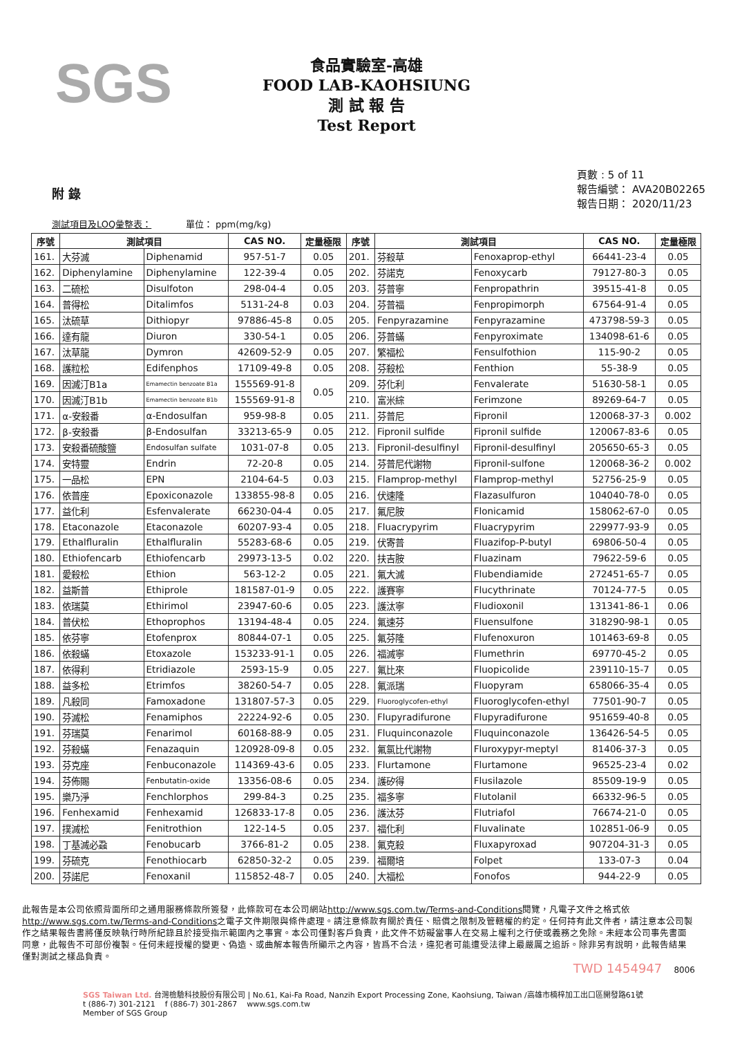SGS
食品實驗室-高雄
FOOD LAB-KAOHSIUNG
測 試 報 告
Test Report
附 錄
頁數 : 5 of 11
報告編號： AVA20B02265
報告日期： 2020/11/23
測試項目及LOQ彙整表： 單位： ppm(mg/kg)
| 序號 | 測試項目 | | CAS NO. | 定量極限 | 序號 | 測試項目 | | CAS NO. | 定量極限 |
| --- | --- | --- | --- | --- | --- | --- | --- | --- | --- |
| 161. | 大芬滅 | Diphenamid | 957-51-7 | 0.05 | 201. | 芬殺草 | Fenoxaprop-ethyl | 66441-23-4 | 0.05 |
| 162. | Diphenylamine | Diphenylamine | 122-39-4 | 0.05 | 202. | 芬諾克 | Fenoxycarb | 79127-80-3 | 0.05 |
| 163. | 二硫松 | Disulfoton | 298-04-4 | 0.05 | 203. | 芬普寧 | Fenpropathrin | 39515-41-8 | 0.05 |
| 164. | 普得松 | Ditalimfos | 5131-24-8 | 0.03 | 204. | 芬普福 | Fenpropimorph | 67564-91-4 | 0.05 |
| 165. | 汰硫草 | Dithiopyr | 97886-45-8 | 0.05 | 205. | Fenpyrazamine | Fenpyrazamine | 473798-59-3 | 0.05 |
| 166. | 達有龍 | Diuron | 330-54-1 | 0.05 | 206. | 芬普蟎 | Fenpyroximate | 134098-61-6 | 0.05 |
| 167. | 汰草龍 | Dymron | 42609-52-9 | 0.05 | 207. | 繁福松 | Fensulfothion | 115-90-2 | 0.05 |
| 168. | 護粒松 | Edifenphos | 17109-49-8 | 0.05 | 208. | 芬殺松 | Fenthion | 55-38-9 | 0.05 |
| 169. | 因滅汀B1a | Emamectin benzoate B1a | 155569-91-8 | 0.05 | 209. | 芬化利 | Fenvalerate | 51630-58-1 | 0.05 |
| 170. | 因滅汀B1b | Emamectin benzoate B1b | 155569-91-8 | | 210. | 富米綜 | Ferimzone | 89269-64-7 | 0.05 |
| 171. | α-安殺番 | α-Endosulfan | 959-98-8 | 0.05 | 211. | 芬普尼 | Fipronil | 120068-37-3 | 0.002 |
| 172. | β-安殺番 | β-Endosulfan | 33213-65-9 | 0.05 | 212. | Fipronil sulfide | Fipronil sulfide | 120067-83-6 | 0.05 |
| 173. | 安殺番硫酸鹽 | Endosulfan sulfate | 1031-07-8 | 0.05 | 213. | Fipronil-desulfinyl | Fipronil-desulfinyl | 205650-65-3 | 0.05 |
| 174. | 安特靈 | Endrin | 72-20-8 | 0.05 | 214. | 芬普尼代謝物 | Fipronil-sulfone | 120068-36-2 | 0.002 |
| 175. | 一品松 | EPN | 2104-64-5 | 0.03 | 215. | Flamprop-methyl | Flamprop-methyl | 52756-25-9 | 0.05 |
| 176. | 依普座 | Epoxiconazole | 133855-98-8 | 0.05 | 216. | 伏速隆 | Flazasulfuron | 104040-78-0 | 0.05 |
| 177. | 益化利 | Esfenvalerate | 66230-04-4 | 0.05 | 217. | 氟尼胺 | Flonicamid | 158062-67-0 | 0.05 |
| 178. | Etaconazole | Etaconazole | 60207-93-4 | 0.05 | 218. | Fluacrypyrim | Fluacrypyrim | 229977-93-9 | 0.05 |
| 179. | Ethalfluralin | Ethalfluralin | 55283-68-6 | 0.05 | 219. | 伏寄普 | Fluazifop-P-butyl | 69806-50-4 | 0.05 |
| 180. | Ethiofencarb | Ethiofencarb | 29973-13-5 | 0.02 | 220. | 扶吉胺 | Fluazinam | 79622-59-6 | 0.05 |
| 181. | 愛殺松 | Ethion | 563-12-2 | 0.05 | 221. | 氟大滅 | Flubendiamide | 272451-65-7 | 0.05 |
| 182. | 益斯普 | Ethiprole | 181587-01-9 | 0.05 | 222. | 護賽寧 | Flucythrinate | 70124-77-5 | 0.05 |
| 183. | 依瑞莫 | Ethirimol | 23947-60-6 | 0.05 | 223. | 護汰寧 | Fludioxonil | 131341-86-1 | 0.06 |
| 184. | 普伏松 | Ethoprophos | 13194-48-4 | 0.05 | 224. | 氟速芬 | Fluensulfone | 318290-98-1 | 0.05 |
| 185. | 依芬寧 | Etofenprox | 80844-07-1 | 0.05 | 225. | 氟芬隆 | Flufenoxuron | 101463-69-8 | 0.05 |
| 186. | 依殺蟎 | Etoxazole | 153233-91-1 | 0.05 | 226. | 福滅寧 | Flumethrin | 69770-45-2 | 0.05 |
| 187. | 依得利 | Etridiazole | 2593-15-9 | 0.05 | 227. | 氟比來 | Fluopicolide | 239110-15-7 | 0.05 |
| 188. | 益多松 | Etrimfos | 38260-54-7 | 0.05 | 228. | 氟派瑞 | Fluopyram | 658066-35-4 | 0.05 |
| 189. | 凡殺同 | Famoxadone | 131807-57-3 | 0.05 | 229. | Fluoroglycofen-ethyl | Fluoroglycofen-ethyl | 77501-90-7 | 0.05 |
| 190. | 芬滅松 | Fenamiphos | 22224-92-6 | 0.05 | 230. | Flupyradifurone | Flupyradifurone | 951659-40-8 | 0.05 |
| 191. | 芬瑞莫 | Fenarimol | 60168-88-9 | 0.05 | 231. | Fluquinconazole | Fluquinconazole | 136426-54-5 | 0.05 |
| 192. | 芬殺蟎 | Fenazaquin | 120928-09-8 | 0.05 | 232. | 氟氯比代謝物 | Fluroxypyr-meptyl | 81406-37-3 | 0.05 |
| 193. | 芬克座 | Fenbuconazole | 114369-43-6 | 0.05 | 233. | Flurtamone | Flurtamone | 96525-23-4 | 0.02 |
| 194. | 芬佈賜 | Fenbutatin-oxide | 13356-08-6 | 0.05 | 234. | 護矽得 | Flusilazole | 85509-19-9 | 0.05 |
| 195. | 樂乃淨 | Fenchlorphos | 299-84-3 | 0.25 | 235. | 福多寧 | Flutolanil | 66332-96-5 | 0.05 |
| 196. | Fenhexamid | Fenhexamid | 126833-17-8 | 0.05 | 236. | 護汰芬 | Flutriafol | 76674-21-0 | 0.05 |
| 197. | 撲滅松 | Fenitrothion | 122-14-5 | 0.05 | 237. | 福化利 | Fluvalinate | 102851-06-9 | 0.05 |
| 198. | 丁基滅必蝨 | Fenobucarb | 3766-81-2 | 0.05 | 238. | 氟克殺 | Fluxapyroxad | 907204-31-3 | 0.05 |
| 199. | 芬硫克 | Fenothiocarb | 62850-32-2 | 0.05 | 239. | 福爾培 | Folpet | 133-07-3 | 0.04 |
| 200. | 芬諾尼 | Fenoxanil | 115852-48-7 | 0.05 | 240. | 大福松 | Fonofos | 944-22-9 | 0.05 |
此報告是本公司依照背面所印之通用服務條款所簽發，此條款可在本公司網站http://www.sgs.com.tw/Terms-and-Conditions閱覽，凡電子文件之格式依http://www.sgs.com.tw/Terms-and-Conditions之電子文件期限與條件處理。請注意條款有關於責任、賠償之限制及管轄權的約定。任何持有此文件者，請注意本公司製作之結果報告書將僅反映執行時所紀錄且於接受指示範圍內之事實。本公司僅對客戶負責，此文件不妨礙當事人在交易上權利之行使或義務之免除。未經本公司事先書面同意，此報告不可部份複製。任何未經授權的變更、偽造、或曲解本報告所顯示之內容，皆爲不合法，違犯者可能遭受法律上最嚴厲之追訴。除非另有說明，此報告結果僅對測試之樣品負責。
TWD 1454947 8006
SGS Taiwan Ltd. 台灣檢驗科技股份有限公司 | No.61, Kai-Fa Road, Nanzih Export Processing Zone, Kaohsiung, Taiwan /高雄市楠梓加工出口區開發路61號
t (886-7) 301-2121 f (886-7) 301-2867 www.sgs.com.tw
Member of SGS Group